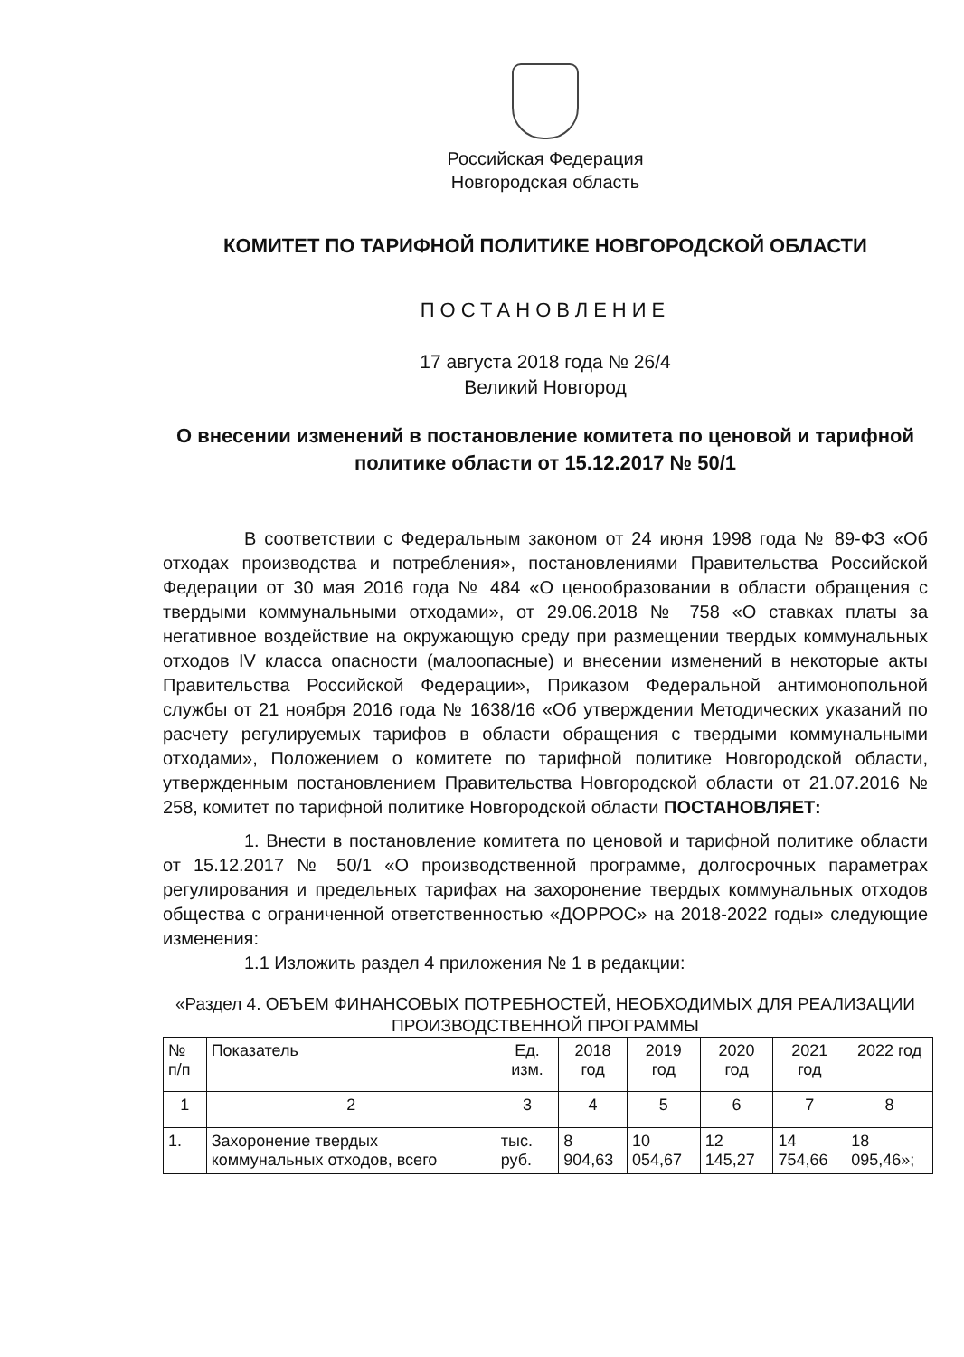Российская Федерация
Новгородская область
КОМИТЕТ ПО ТАРИФНОЙ ПОЛИТИКЕ НОВГОРОДСКОЙ ОБЛАСТИ
ПОСТАНОВЛЕНИЕ
17 августа 2018 года № 26/4
Великий Новгород
О внесении изменений в постановление комитета по ценовой и тарифной политике области от 15.12.2017 № 50/1
В соответствии с Федеральным законом от 24 июня 1998 года № 89-ФЗ «Об отходах производства и потребления», постановлениями Правительства Российской Федерации от 30 мая 2016 года № 484 «О ценообразовании в области обращения с твердыми коммунальными отходами», от 29.06.2018 № 758 «О ставках платы за негативное воздействие на окружающую среду при размещении твердых коммунальных отходов IV класса опасности (малоопасные) и внесении изменений в некоторые акты Правительства Российской Федерации», Приказом Федеральной антимонопольной службы от 21 ноября 2016 года № 1638/16 «Об утверждении Методических указаний по расчету регулируемых тарифов в области обращения с твердыми коммунальными отходами», Положением о комитете по тарифной политике Новгородской области, утвержденным постановлением Правительства Новгородской области от 21.07.2016 № 258, комитет по тарифной политике Новгородской области ПОСТАНОВЛЯЕТ:
1. Внести в постановление комитета по ценовой и тарифной политике области от 15.12.2017 № 50/1 «О производственной программе, долгосрочных параметрах регулирования и предельных тарифах на захоронение твердых коммунальных отходов общества с ограниченной ответственностью «ДОРРОС» на 2018-2022 годы» следующие изменения:
1.1 Изложить раздел 4 приложения № 1 в редакции:
«Раздел 4. ОБЪЕМ ФИНАНСОВЫХ ПОТРЕБНОСТЕЙ, НЕОБХОДИМЫХ ДЛЯ РЕАЛИЗАЦИИ ПРОИЗВОДСТВЕННОЙ ПРОГРАММЫ
| № п/п | Показатель | Ед. изм. | 2018 год | 2019 год | 2020 год | 2021 год | 2022 год |
| 1 | 2 | 3 | 4 | 5 | 6 | 7 | 8 |
| 1. | Захоронение твердых коммунальных отходов, всего | тыс. руб. | 8 904,63 | 10 054,67 | 12 145,27 | 14 754,66 | 18 095,46»; |